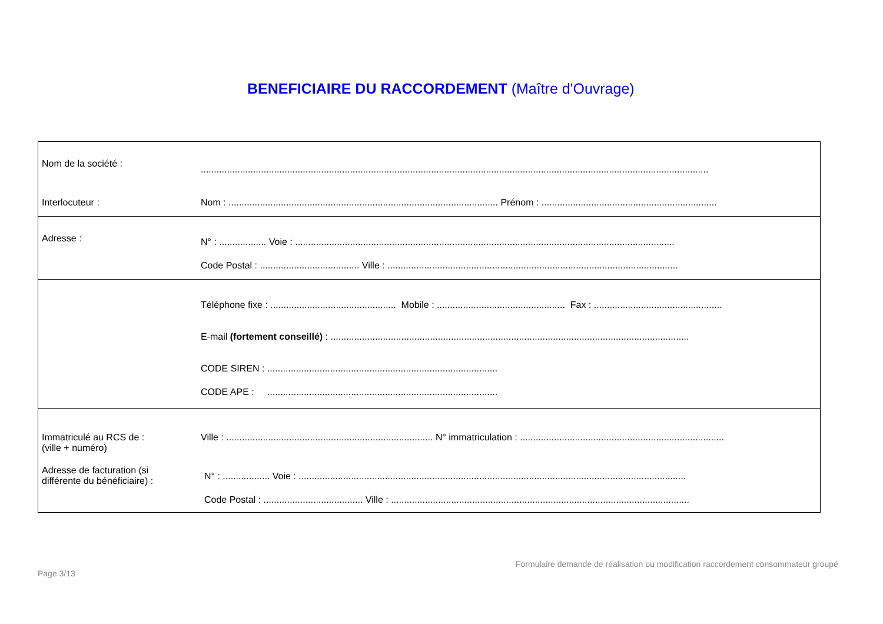BENEFICIAIRE DU RACCORDEMENT (Maître d'Ouvrage)
| Nom de la société : | .................................................................................................................................................................................................. |
| Interlocuteur : | Nom : ....................................................................................................... Prénom : ................................................................... |
| Adresse : | N° : .................. Voie : ................................................................................................................................................. Code Postal : ...................................... Ville : ............................................................................................................... |
| | Téléphone fixe : ................................................ Mobile : ................................................. Fax : ................................................. E-mail (fortement conseillé) : ......................................................................................................................................... CODE SIREN : ........................................................................................ CODE APE : ........................................................................................ |
| Immatriculé au RCS de : (ville + numéro) Adresse de facturation (si différente du bénéficiaire) : | Ville : ............................................................................... N° immatriculation : .............................................................................. N° : .................. Voie : .................................................................................................................................................... Code Postal : ...................................... Ville : .................................................................................................................. |
Formulaire demande de réalisation ou modification raccordement consommateur groupé
Page 3/13